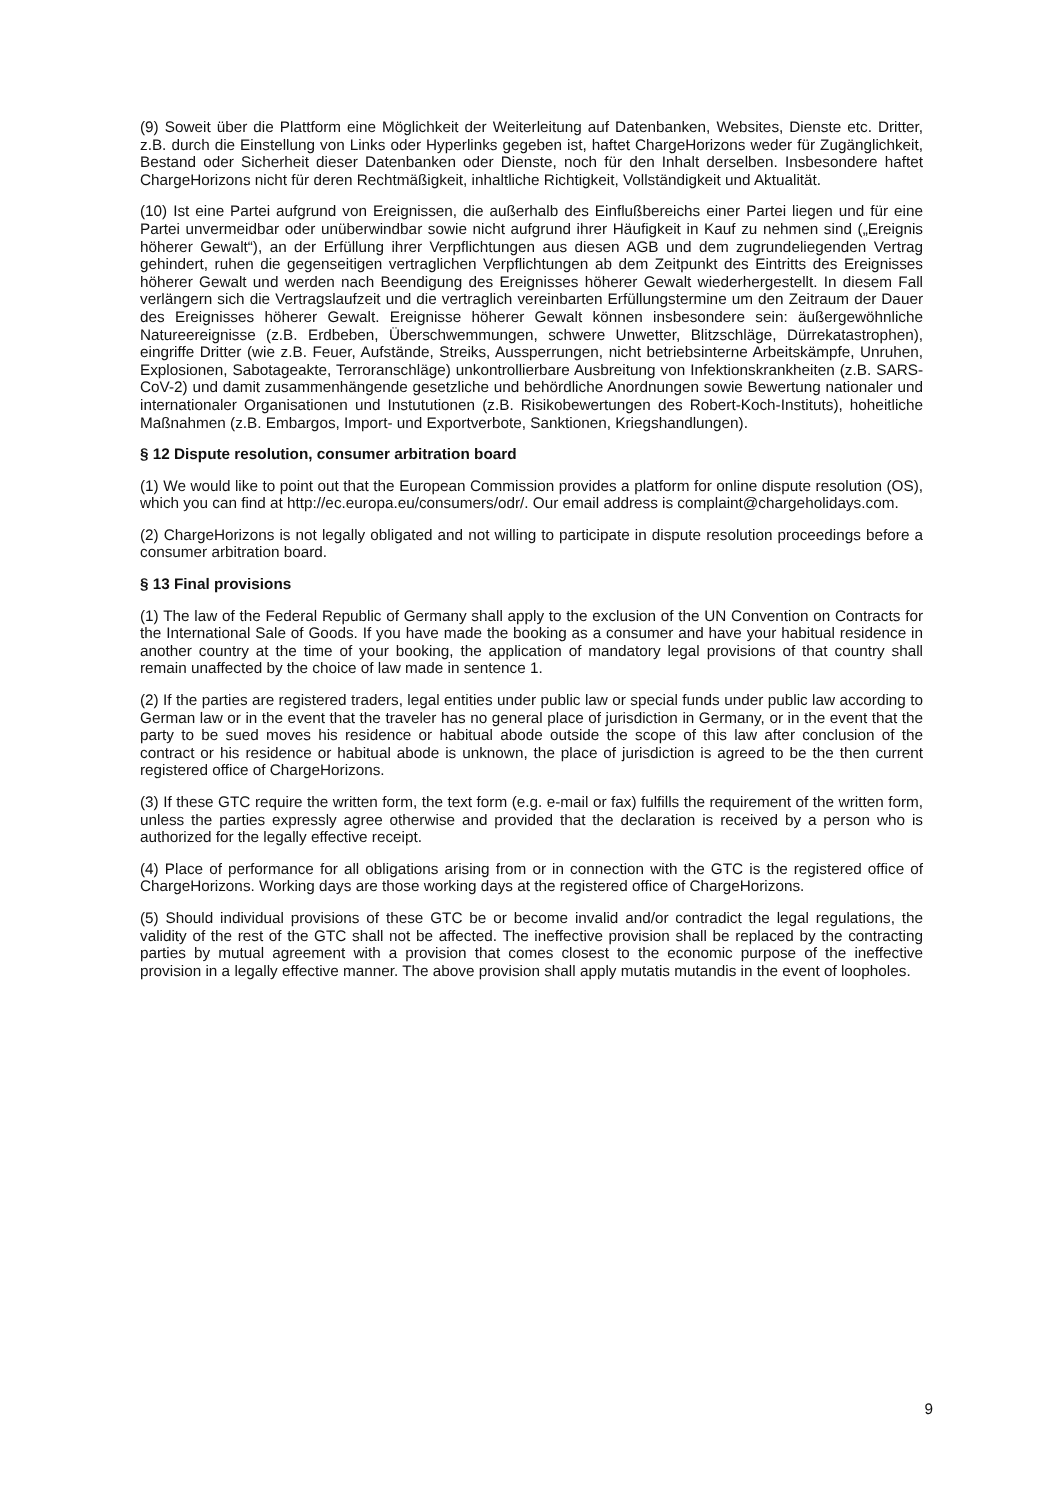(9) Soweit über die Plattform eine Möglichkeit der Weiterleitung auf Datenbanken, Websites, Dienste etc. Dritter, z.B. durch die Einstellung von Links oder Hyperlinks gegeben ist, haftet ChargeHorizons weder für Zugänglichkeit, Bestand oder Sicherheit dieser Datenbanken oder Dienste, noch für den Inhalt derselben. Insbesondere haftet ChargeHorizons nicht für deren Rechtmäßigkeit, inhaltliche Richtigkeit, Vollständigkeit und Aktualität.
(10) Ist eine Partei aufgrund von Ereignissen, die außerhalb des Einflußbereichs einer Partei liegen und für eine Partei unvermeidbar oder unüberwindbar sowie nicht aufgrund ihrer Häufigkeit in Kauf zu nehmen sind („Ereignis höherer Gewalt“), an der Erfüllung ihrer Verpflichtungen aus diesen AGB und dem zugrundeliegenden Vertrag gehindert, ruhen die gegenseitigen vertraglichen Verpflichtungen ab dem Zeitpunkt des Eintritts des Ereignisses höherer Gewalt und werden nach Beendigung des Ereignisses höherer Gewalt wiederhergestellt. In diesem Fall verlängern sich die Vertragslaufzeit und die vertraglich vereinbarten Erfüllungstermine um den Zeitraum der Dauer des Ereignisses höherer Gewalt. Ereignisse höherer Gewalt können insbesondere sein: äußergewöhnliche Natureereignisse (z.B. Erdbeben, Überschwemmungen, schwere Unwetter, Blitzschläge, Dürrekatastrophen), eingriffe Dritter (wie z.B. Feuer, Aufstände, Streiks, Aussperrungen, nicht betriebsinterne Arbeitskämpfe, Unruhen, Explosionen, Sabotageakte, Terroranschläge) unkontrollierbare Ausbreitung von Infektionskrankheiten (z.B. SARS-CoV-2) und damit zusammenhängende gesetzliche und behördliche Anordnungen sowie Bewertung nationaler und internationaler Organisationen und Instututionen (z.B. Risikobewertungen des Robert-Koch-Instituts), hoheitliche Maßnahmen (z.B. Embargos, Import- und Exportverbote, Sanktionen, Kriegshandlungen).
§ 12 Dispute resolution, consumer arbitration board
(1) We would like to point out that the European Commission provides a platform for online dispute resolution (OS), which you can find at http://ec.europa.eu/consumers/odr/. Our email address is complaint@chargeholidays.com.
(2) ChargeHorizons is not legally obligated and not willing to participate in dispute resolution proceedings before a consumer arbitration board.
§ 13 Final provisions
(1) The law of the Federal Republic of Germany shall apply to the exclusion of the UN Convention on Contracts for the International Sale of Goods. If you have made the booking as a consumer and have your habitual residence in another country at the time of your booking, the application of mandatory legal provisions of that country shall remain unaffected by the choice of law made in sentence 1.
(2) If the parties are registered traders, legal entities under public law or special funds under public law according to German law or in the event that the traveler has no general place of jurisdiction in Germany, or in the event that the party to be sued moves his residence or habitual abode outside the scope of this law after conclusion of the contract or his residence or habitual abode is unknown, the place of jurisdiction is agreed to be the then current registered office of ChargeHorizons.
(3) If these GTC require the written form, the text form (e.g. e-mail or fax) fulfills the requirement of the written form, unless the parties expressly agree otherwise and provided that the declaration is received by a person who is authorized for the legally effective receipt.
(4) Place of performance for all obligations arising from or in connection with the GTC is the registered office of ChargeHorizons. Working days are those working days at the registered office of ChargeHorizons.
(5) Should individual provisions of these GTC be or become invalid and/or contradict the legal regulations, the validity of the rest of the GTC shall not be affected. The ineffective provision shall be replaced by the contracting parties by mutual agreement with a provision that comes closest to the economic purpose of the ineffective provision in a legally effective manner. The above provision shall apply mutatis mutandis in the event of loopholes.
9